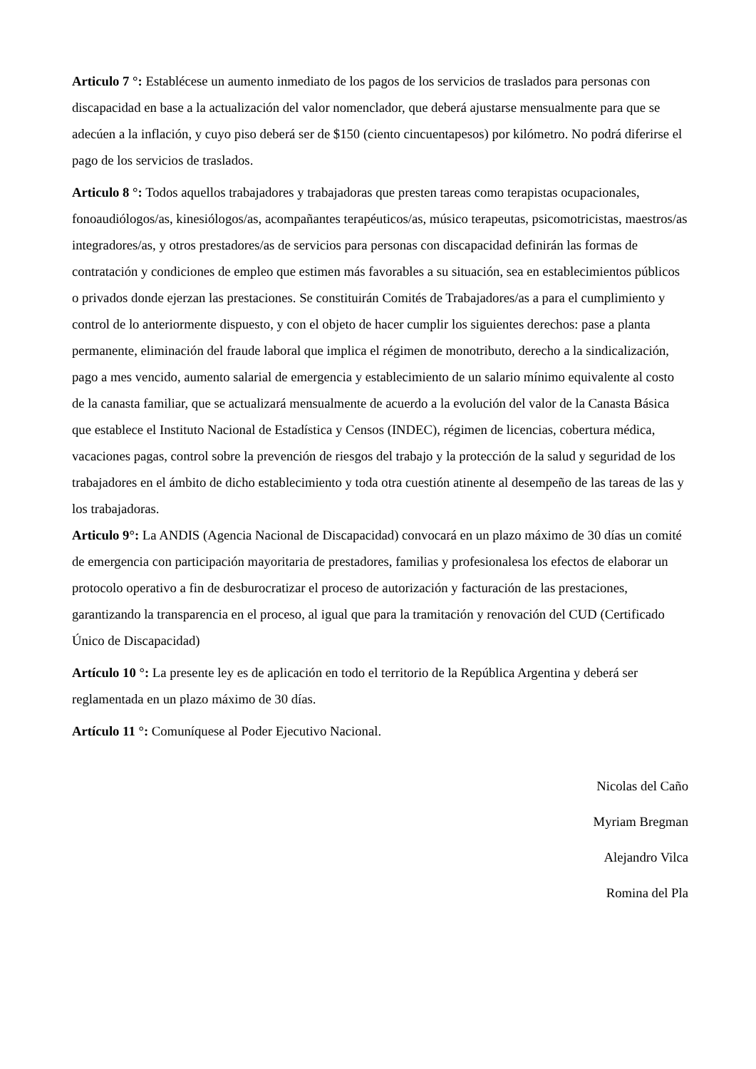Articulo 7 °: Establécese un aumento inmediato de los pagos de los servicios de traslados para personas con discapacidad en base a la actualización del valor nomenclador, que deberá ajustarse mensualmente para que se adecúen a la inflación, y cuyo piso deberá ser de $150 (ciento cincuentapesos) por kilómetro. No podrá diferirse el pago de los servicios de traslados.
Articulo 8 °: Todos aquellos trabajadores y trabajadoras que presten tareas como terapistas ocupacionales, fonoaudiólogos/as, kinesiólogos/as, acompañantes terapéuticos/as, músico terapeutas, psicomotricistas, maestros/as integradores/as, y otros prestadores/as de servicios para personas con discapacidad definirán las formas de contratación y condiciones de empleo que estimen más favorables a su situación, sea en establecimientos públicos o privados donde ejerzan las prestaciones. Se constituirán Comités de Trabajadores/as a para el cumplimiento y control de lo anteriormente dispuesto, y con el objeto de hacer cumplir los siguientes derechos: pase a planta permanente, eliminación del fraude laboral que implica el régimen de monotributo, derecho a la sindicalización, pago a mes vencido, aumento salarial de emergencia y establecimiento de un salario mínimo equivalente al costo de la canasta familiar, que se actualizará mensualmente de acuerdo a la evolución del valor de la Canasta Básica que establece el Instituto Nacional de Estadística y Censos (INDEC), régimen de licencias, cobertura médica, vacaciones pagas, control sobre la prevención de riesgos del trabajo y la protección de la salud y seguridad de los trabajadores en el ámbito de dicho establecimiento y toda otra cuestión atinente al desempeño de las tareas de las y los trabajadoras.
Articulo 9°: La ANDIS (Agencia Nacional de Discapacidad) convocará en un plazo máximo de 30 días un comité de emergencia con participación mayoritaria de prestadores, familias y profesionalesa los efectos de elaborar un protocolo operativo a fin de desburocratizar el proceso de autorización y facturación de las prestaciones, garantizando la transparencia en el proceso, al igual que para la tramitación y renovación del CUD (Certificado Único de Discapacidad)
Artículo 10 °: La presente ley es de aplicación en todo el territorio de la República Argentina y deberá ser reglamentada en un plazo máximo de 30 días.
Artículo 11 °: Comuníquese al Poder Ejecutivo Nacional.
Nicolas del Caño
Myriam Bregman
Alejandro Vilca
Romina del Pla